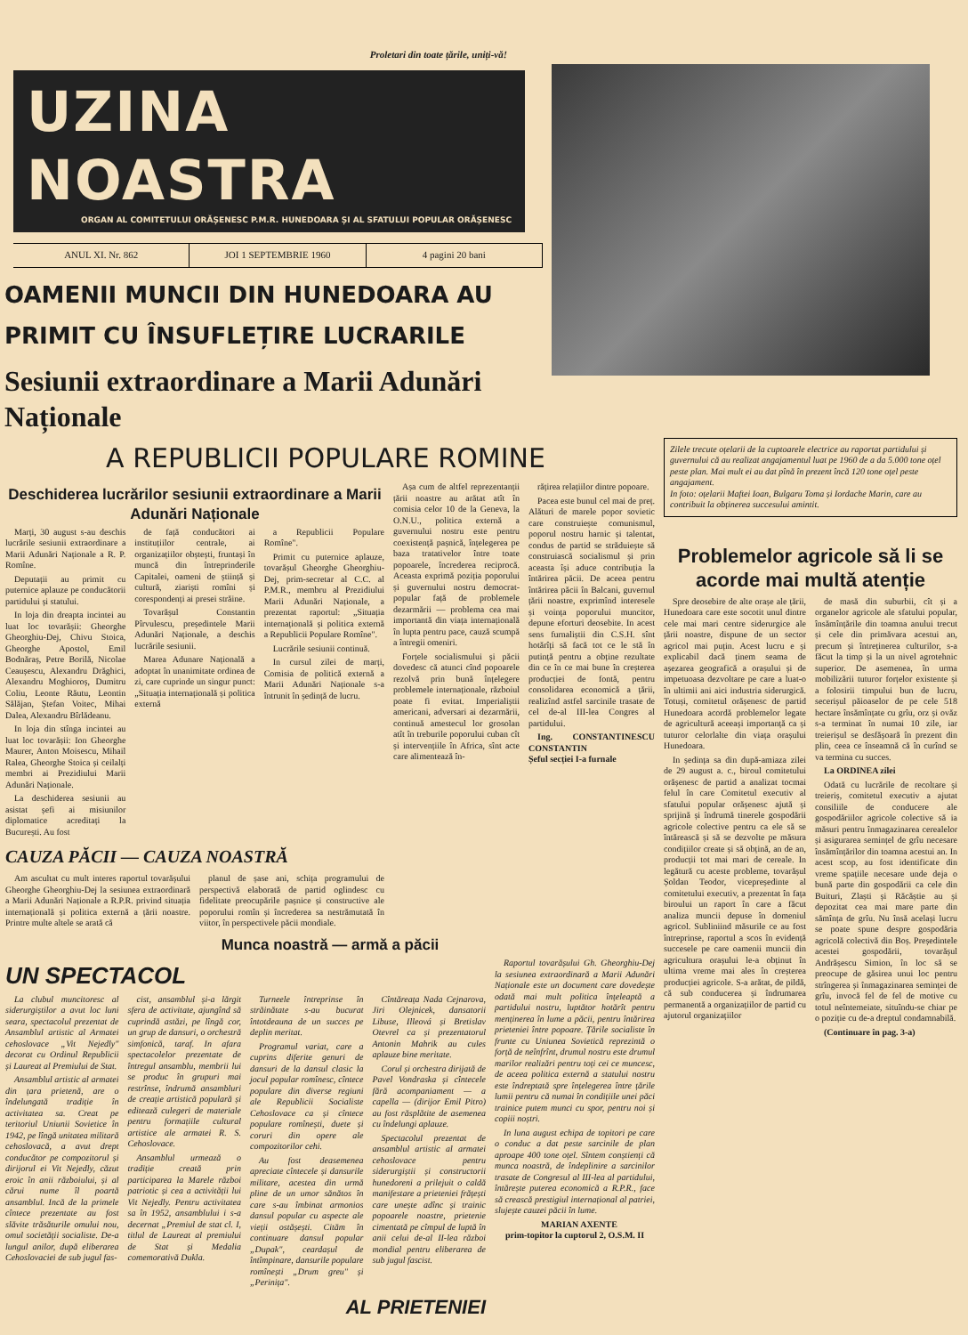Proletari din toate țările, uniți-vă!
UZINA NOASTRA
ORGAN AL COMITETULUI ORĂȘENESC P.M.R. HUNEDOARA ȘI AL SFATULUI POPULAR ORĂȘENESC
ANUL XI. Nr. 862 JOI 1 SEPTEMBRIE 1960 4 pagini 20 bani
OAMENII MUNCII DIN HUNEDOARA AU
PRIMIT CU ÎNSUFLEȚIRE LUCRARILE
Sesiunii extraordinare a Marii Adunări Naționale
A REPUBLICII POPULARE ROMINE
Deschiderea lucrărilor sesiunii extraordinare a Marii Adunări Naționale
Marți, 30 august s-au deschis lucrările sesiunii extraordinare a Marii Adunări Naționale a R. P. Romîne.
Deputații au primit cu puternice aplauze pe conducătorii partidului și statului.
In loja din dreapta incintei au luat loc tovarășii: Gheorghe Gheorghiu-Dej, Chivu Stoica, Gheorghe Apostol, Emil Bodnăraș, Petre Borilă, Nicolae Ceaușescu, Alexandru Drăghici, Alexandru Moghioroș, Dumitru Coliu, Leonte Răutu, Leontin Sălăjan, Ștefan Voitec, Mihai Dalea, Alexandru Bîrlădeanu.
In loja din stînga incintei au luat loc tovarășii: Ion Gheorghe Maurer, Anton Moisescu, Mihail Ralea, Gheorghe Stoica și ceilalți membri ai Prezidiului Marii Adunări Naționale.
La deschiderea sesiunii au asistat șefi ai misiunilor diplomatice acreditați la București. Au fost
de față conducători ai instituțiilor centrale, ai organizațiilor obștești, fruntași în muncă din întreprinderile Capitalei, oameni de știință și cultură, ziariști romîni și corespondenți ai presei străine.
Tovarășul Constantin Pîrvulescu, președintele Marii Adunări Naționale, a deschis lucrările sesiunii.
Marea Adunare Națională a adoptat în unanimitate ordinea de zi, care cuprinde un singur punct: „Situația internațională și politica externă
a Republicii Populare Romîne".
Primit cu puternice aplauze, tovarășul Gheorghe Gheorghiu-Dej, prim-secretar al C.C. al P.M.R., membru al Prezidiului Marii Adunări Naționale, a prezentat raportul: „Situația internațională și politica externă a Republicii Populare Romîne".
Lucrările sesiunii continuă.
In cursul zilei de marți, Comisia de politică externă a Marii Adunări Naționale s-a întrunit în ședință de lucru.
CAUZA PĂCII — CAUZA NOASTRĂ
Am ascultat cu mult interes raportul tovarășului Gheorghe Gheorghiu-Dej la sesiunea extraordinară a Marii Adunări Naționale a R.P.R. privind situația internațională și politica externă a țării noastre. Printre multe altele se arată că
planul de șase ani, schița programului de perspectivă elaborată de partid oglindesc cu fidelitate preocupările pașnice și constructive ale poporului romîn și încrederea sa nestrămutată în viitor, în perspectivele păcii mondiale.
Așa cum de altfel reprezentanții țării noastre au arătat atît în comisia celor 10 de la Geneva, la O.N.U., politica externă a guvernului nostru este pentru coexistență pașnică, înțelegerea pe baza tratativelor între toate popoarele, încrederea reciprocă. Aceasta exprimă poziția poporului și guvernului nostru democrat-popular față de problemele dezarmării — problema cea mai importantă din viața internațională în lupta pentru pace, cauză scumpă a întregii omeniri.
Forțele socialismului și păcii dovedesc că atunci cînd popoarele rezolvă prin bună înțelegere problemele internaționale, războiul poate fi evitat. Imperialiștii americani, adversari ai dezarmării, continuă amestecul lor grosolan atît în treburile poporului cuban cît și intervențiile în Africa, sînt acte care alimentează în-
rățirea relațiilor dintre popoare.
Pacea este bunul cel mai de preț. Alături de marele popor sovietic care construiește comunismul, poporul nostru harnic și talentat, condus de partid se străduiește să construiască socialismul și prin aceasta își aduce contribuția la întărirea păcii. De aceea pentru întărirea păcii în Balcani, guvernul țării noastre, exprimînd interesele și voința poporului muncitor, depune eforturi deosebite. In acest sens furnaliștii din C.S.H. sînt hotărîți să facă tot ce le stă în putință pentru a obține rezultate din ce în ce mai bune în creșterea producției de fontă, pentru consolidarea economică a țării, realizînd astfel sarcinile trasate de cel de-al III-lea Congres al partidului.
Ing. CONSTANTINESCU CONSTANTIN
Șeful secției I-a furnale
Munca noastră — armă a păcii
UN SPECTACOL
La clubul muncitoresc al siderurgiștilor a avut loc luni seara, spectacolul prezentat de Ansamblul artistic al Armatei cehoslovace „Vit Nejedly" decorat cu Ordinul Republicii și Laureat al Premiului de Stat.
Ansamblul artistic al armatei din țara prietenă, are o îndelungată tradiție în activitatea sa. Creat pe teritoriul Uniunii Sovietice în 1942, pe lîngă unitatea militară cehoslovacă, a avut drept conducător pe compozitorul și dirijorul ei Vit Nejedly, căzut eroic în anii războiului, și al cărui nume îl poartă ansamblul. Incă de la primele cîntece prezentate au fost slăvite trăsăturile omului nou, omul societății socialiste. De-a lungul anilor, după eliberarea Cehoslovaciei de sub jugul fas-
cist, ansamblul și-a lărgit sfera de activitate, ajungînd să cuprindă astăzi, pe lîngă cor, un grup de dansuri, o orchestră simfonică, taraf. In afara spectacolelor prezentate de întregul ansamblu, membrii lui se produc în grupuri mai restrînse, îndrumă ansambluri de creație artistică populară și editează culegeri de materiale pentru formațiile cultural artistice ale armatei R. S. Cehoslovace.
Ansamblul urmează o tradiție creată prin participarea la Marele război patriotic și cea a activității lui Vit Nejedly. Pentru activitatea sa în 1952, ansamblului i s-a decernat „Premiul de stat cl. I, titlul de Laureat al premiului de Stat și Medalia comemorativă Dukla.
Turneele întreprinse în străinătate s-au bucurat întotdeauna de un succes pe deplin meritat.
Programul variat, care a cuprins diferite genuri de dansuri de la dansul clasic la jocul popular romînesc, cîntece populare din diverse regiuni ale Republicii Socialiste Cehoslovace ca și cîntece populare romînești, duete și coruri din opere ale compozitorilor cehi.
Au fost deasemenea apreciate cîntecele și dansurile militare, acestea din urmă pline de un umor sănătos în care s-au îmbinat armonios dansul popular cu aspecte ale vieții ostășești. Cităm în continuare dansul popular „Dupak", ceardașul de întîmpinare, dansurile populare romînești „Drum greu" și „Perinița".
Cîntăreața Nada Cejnarova, Jiri Olejnicek, dansatorii Libuse, Illeová și Bretislav Otevrel ca și prezentatorul Antonin Mahrik au cules aplauze bine meritate.
Corul și orchestra dirijată de Pavel Vondraska și cîntecele fără acompaniament — a capella — (dirijor Emil Pitro) au fost răsplătite de asemenea cu îndelungi aplauze.
Spectacolul prezentat de ansamblul artistic al armatei cehoslovace pentru siderurgiștii și constructorii hunedoreni a prilejuit o caldă manifestare a prieteniei frățești care unește adînc și trainic popoarele noastre, prietenie cimentată pe cîmpul de luptă în anii celui de-al II-lea război mondial pentru eliberarea de sub jugul fascist.
AL PRIETENIEI
Raportul tovarășului Gh. Gheorghiu-Dej la sesiunea extraordinară a Marii Adunări Naționale este un document care dovedește odată mai mult politica înțeleaptă a partidului nostru, luptător hotărît pentru menținerea în lume a păcii, pentru întărirea prieteniei între popoare. Țările socialiste în frunte cu Uniunea Sovietică reprezintă o forță de neînfrînt, drumul nostru este drumul marilor realizări pentru toți cei ce muncesc, de aceea politica externă a statului nostru este îndreptată spre înțelegerea între țările lumii pentru că numai în condițiile unei păci trainice putem munci cu spor, pentru noi și copiii noștri.
In luna august echipa de topitori pe care o conduc a dat peste sarcinile de plan aproape 400 tone oțel. Sîntem conștienți că munca noastră, de îndeplinire a sarcinilor trasate de Congresul al III-lea al partidului, întărește puterea economică a R.P.R., face să crească prestigiul internațional al patriei, slujește cauzei păcii în lume.
MARIAN AXENTE
prim-topitor la cuptorul 2, O.S.M. II
Zilele trecute oțelarii de la cuptoarele electrice au raportat partidului și guvernului că au realizat angajamentul luat pe 1960 de a da 5.000 tone oțel peste plan. Mai mult ei au dat pînă în prezent încă 120 tone oțel peste angajament.
In foto: oțelarii Maftei Ioan, Bulgaru Toma și Iordache Marin, care au contribuit la obținerea succesului amintit.
Problemelor agricole să li se acorde mai multă atenție
Spre deosebire de alte orașe ale țării, Hunedoara care este socotit unul dintre cele mai mari centre siderurgice ale țării noastre, dispune de un sector agricol mai puțin. Acest lucru e și explicabil dacă ținem seama de așezarea geografică a orașului și de impetuoasa dezvoltare pe care a luat-o în ultimii ani aici industria siderurgică. Totuși, comitetul orășenesc de partid Hunedoara acordă problemelor legate de agricultură aceeași importanță ca și tuturor celorlalte din viața orașului Hunedoara.
In ședința sa din după-amiaza zilei de 29 august a. c., biroul comitetului orășenesc de partid a analizat tocmai felul în care Comitetul executiv al sfatului popular orășenesc ajută și sprijină și îndrumă tinerele gospodării agricole colective pentru ca ele să se întărească și să se dezvolte pe măsura condițiilor create și să obțină, an de an, producții tot mai mari de cereale. In legătură cu aceste probleme, tovarășul Șoldan Teodor, vicepreședinte al comitetului executiv, a prezentat în fața biroului un raport în care a făcut analiza muncii depuse în domeniul agricol. Subliniind măsurile ce au fost întreprinse, raportul a scos în evidență succesele pe care oamenii muncii din agricultura orașului le-a obținut în ultima vreme mai ales în creșterea producției agricole. S-a arătat, de pildă, că sub conducerea și îndrumarea permanentă a organizațiilor de partid cu ajutorul organizațiilor
de masă din suburbii, cît și a organelor agricole ale sfatului popular, însămînțările din toamna anului trecut și cele din primăvara acestui an, precum și întreținerea culturilor, s-a făcut la timp și la un nivel agrotehnic superior. De asemenea, în urma mobilizării tuturor forțelor existente și a folosirii timpului bun de lucru, secerișul păioaselor de pe cele 518 hectare însămînțate cu grîu, orz și ovăz s-a terminat în numai 10 zile, iar treierișul se desfășoară în prezent din plin, ceea ce înseamnă că în curînd se va termina cu succes.
La ORDINEA zilei
Odată cu lucrările de recoltare și treieriș, comitetul executiv a ajutat consiliile de conducere ale gospodăriilor agricole colective să ia măsuri pentru înmagazinarea cerealelor și asigurarea semințel de grîu necesare însămînțărilor din toamna acestui an. In acest scop, au fost identificate din vreme spațiile necesare unde deja o bună parte din gospodării ca cele din Buituri, Zlaști și Răcăștie au și depozitat cea mai mare parte din sămînța de grîu. Nu însă același lucru se poate spune despre gospodăria agricolă colectivă din Boș. Președintele acestei gospodării, tovarășul Andrășescu Simion, în loc să se preocupe de găsirea unui loc pentru strîngerea și înmagazinarea seminței de grîu, invocă fel de fel de motive cu totul neîntemeiate, situîndu-se chiar pe o poziție cu de-a dreptul condamnabilă.
(Continuare în pag. 3-a)